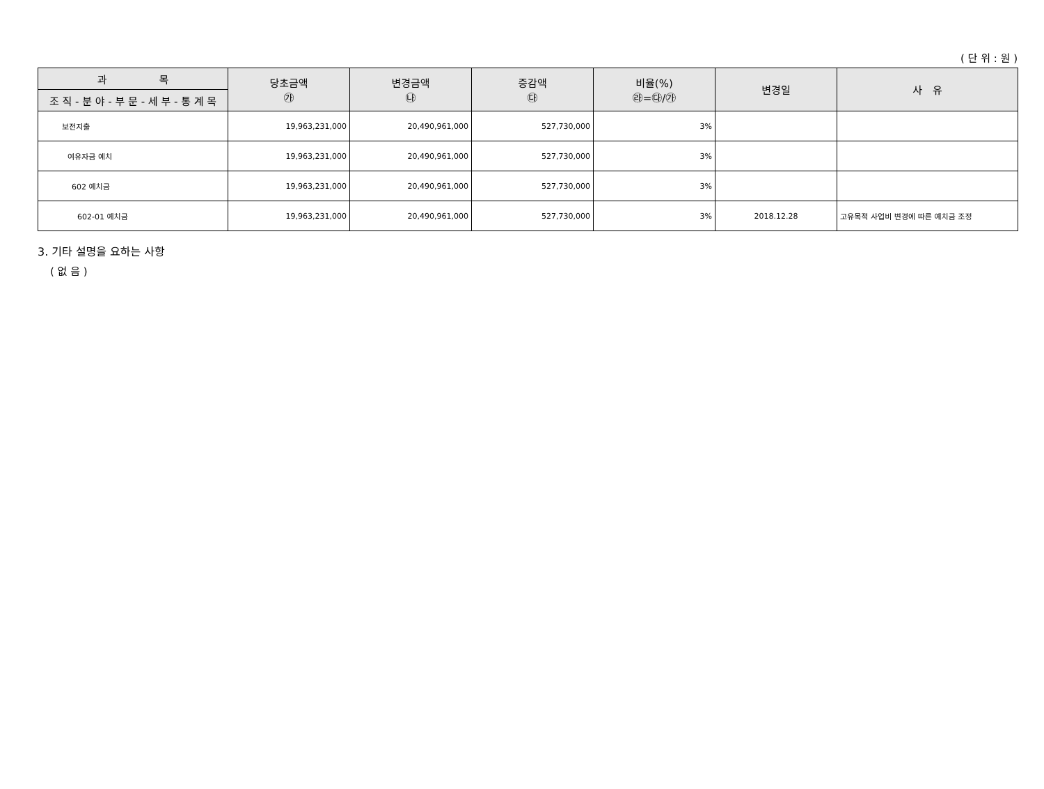( 단 위 : 원 )
| 과 목 | 당초금액 ㉮ | 변경금액 ㉯ | 증감액 ㉰ | 비율(%) ㉱=㉰/㉮ | 변경일 | 사 유 |
| --- | --- | --- | --- | --- | --- | --- |
| 조 직 - 분 야 - 부 문 - 세 부 - 통 계 목 | | | | | | |
| 보전지출 | 19,963,231,000 | 20,490,961,000 | 527,730,000 | 3% | | |
| 여유자금 예치 | 19,963,231,000 | 20,490,961,000 | 527,730,000 | 3% | | |
| 602 예치금 | 19,963,231,000 | 20,490,961,000 | 527,730,000 | 3% | | |
| 602-01 예치금 | 19,963,231,000 | 20,490,961,000 | 527,730,000 | 3% | 2018.12.28 | 고유목적 사업비 변경에 따른 예치금 조정 |
3. 기타 설명을 요하는 사항
( 없 음 )